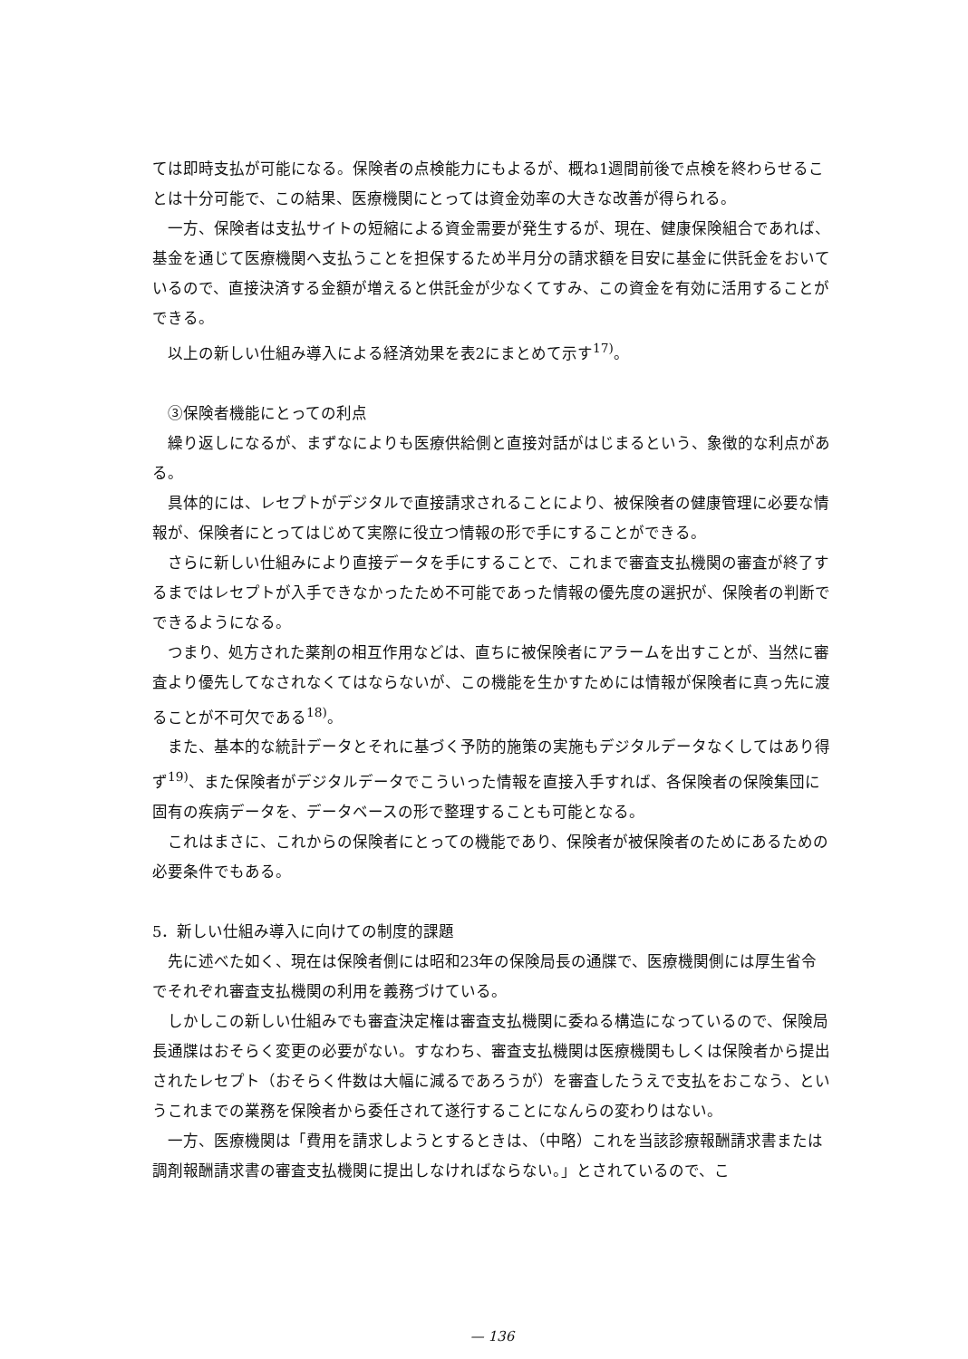ては即時支払が可能になる。保険者の点検能力にもよるが、概ね1週間前後で点検を終わらせることは十分可能で、この結果、医療機関にとっては資金効率の大きな改善が得られる。
一方、保険者は支払サイトの短縮による資金需要が発生するが、現在、健康保険組合であれば、基金を通じて医療機関へ支払うことを担保するため半月分の請求額を目安に基金に供託金をおいているので、直接決済する金額が増えると供託金が少なくてすみ、この資金を有効に活用することができる。
以上の新しい仕組み導入による経済効果を表2にまとめて示す<sup>17)</sup>。
③保険者機能にとっての利点
繰り返しになるが、まずなによりも医療供給側と直接対話がはじまるという、象徴的な利点がある。
具体的には、レセプトがデジタルで直接請求されることにより、被保険者の健康管理に必要な情報が、保険者にとってはじめて実際に役立つ情報の形で手にすることができる。
さらに新しい仕組みにより直接データを手にすることで、これまで審査支払機関の審査が終了するまではレセプトが入手できなかったため不可能であった情報の優先度の選択が、保険者の判断でできるようになる。
つまり、処方された薬剤の相互作用などは、直ちに被保険者にアラームを出すことが、当然に審査より優先してなされなくてはならないが、この機能を生かすためには情報が保険者に真っ先に渡ることが不可欠である<sup>18)</sup>。
また、基本的な統計データとそれに基づく予防的施策の実施もデジタルデータなくしてはあり得ず<sup>19)</sup>、また保険者がデジタルデータでこういった情報を直接入手すれば、各保険者の保険集団に固有の疾病データを、データベースの形で整理することも可能となる。
これはまさに、これからの保険者にとっての機能であり、保険者が被保険者のためにあるための必要条件でもある。
5．新しい仕組み導入に向けての制度的課題
先に述べた如く、現在は保険者側には昭和23年の保険局長の通牒で、医療機関側には厚生省令でそれぞれ審査支払機関の利用を義務づけている。
しかしこの新しい仕組みでも審査決定権は審査支払機関に委ねる構造になっているので、保険局長通牒はおそらく変更の必要がない。すなわち、審査支払機関は医療機関もしくは保険者から提出されたレセプト（おそらく件数は大幅に減るであろうが）を審査したうえで支払をおこなう、というこれまでの業務を保険者から委任されて遂行することになんらの変わりはない。
一方、医療機関は「費用を請求しようとするときは、（中略）これを当該診療報酬請求書または調剤報酬請求書の審査支払機関に提出しなければならない。」とされているので、こ
— 136